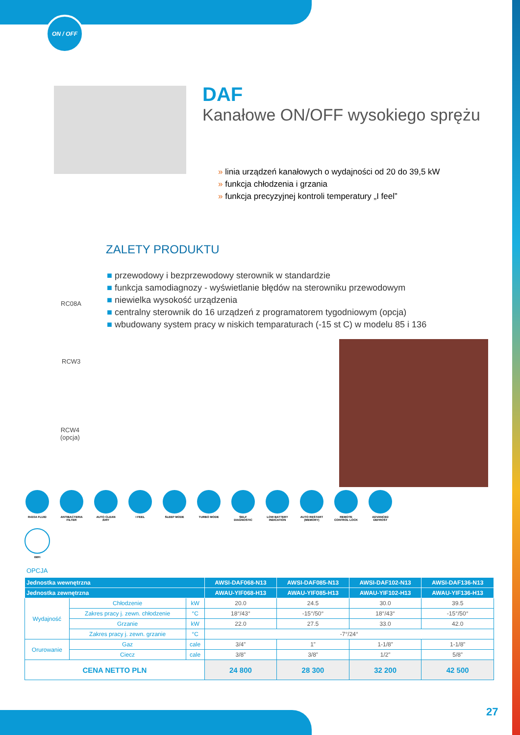ON / OFF
DAF
Kanałowe ON/OFF wysokiego sprężu
» linia urządzeń kanałowych o wydajności od 20 do 39,5 kW
» funkcja chłodzenia i grzania
» funkcja precyzyjnej kontroli temperatury „I feel”
ZALETY PRODUKTU
■ przewodowy i bezprzewodowy sterownik w standardzie
■ funkcja samodiagnozy - wyświetlanie błędów na sterowniku przewodowym
■ niewielka wysokość urządzenia
■ centralny sterownik do 16 urządzeń z programatorem tygodniowym (opcja)
■ wbudowany system pracy w niskich temparaturach (-15 st C) w modelu 85 i 136
RC08A
RCW3
RCW4
(opcja)
R410A FLUID ANTIBACTERIA FILTER
AUTO CLEAN /DRY
I FEEL SLEEP MODE TURBO MODE SELF DIAGNOSTIC
LOW BATTERY INDICATION
AUTO RESTART (MEMORY)
REMOTE CONTROL LOCK
ADVANCED DEFROST
WIFI
OPCJA
| Jednostka wewnętrzna | | | | AWSI-DAF068-N13 | AWSI-DAF085-N13 | AWSI-DAF102-N13 | AWSI-DAF136-N13 |
| --- | --- | --- | --- | --- | --- | --- | --- |
| Jednostka zewnętrzna | | | | AWAU-YIF068-H13 | AWAU-YIF085-H13 | AWAU-YIF102-H13 | AWAU-YIF136-H13 |
| Wydajność | Chłodzenie | | kW | 20.0 | 24.5 | 30.0 | 39.5 |
| | Zakres pracy j. zewn. chłodzenie | | °C | 18°/43° | -15°/50° | 18°/43° | -15°/50° |
| | Grzanie | | kW | 22.0 | 27.5 | 33.0 | 42.0 |
| | Zakres pracy j. zewn. grzanie | | °C | -7°/24° | | | |
| Orurowanie | Gaz | cale | | 3/4” | 1” | 1-1/8” | 1-1/8” |
| | Ciecz | cale | | 3/8” | 3/8” | 1/2” | 5/8” |
| CENA NETTO PLN | | | | 24 800 | 28 300 | 32 200 | 42 500 |
27